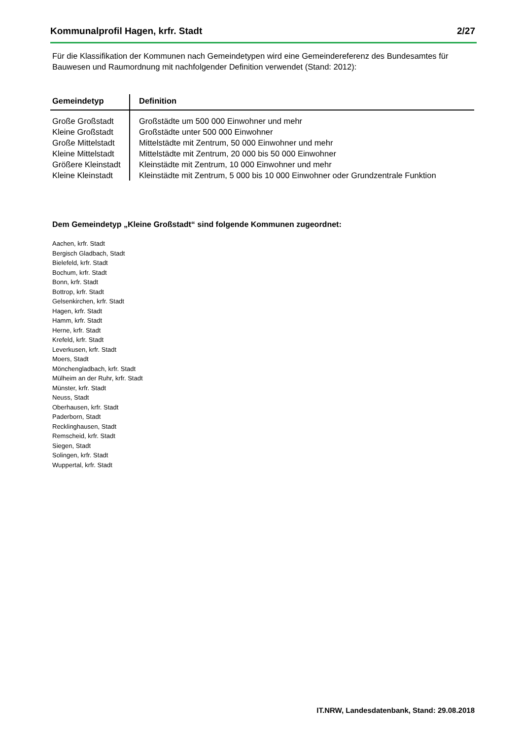Kommunalprofil Hagen, krfr. Stadt 2/27
Für die Klassifikation der Kommunen nach Gemeindetypen wird eine Gemeindereferenz des Bundesamtes für Bauwesen und Raumordnung mit nachfolgender Definition verwendet (Stand: 2012):
| Gemeindetyp | Definition |
| --- | --- |
| Große Großstadt | Großstädte um 500 000 Einwohner und mehr |
| Kleine Großstadt | Großstädte unter 500 000 Einwohner |
| Große Mittelstadt | Mittelstädte mit Zentrum, 50 000 Einwohner und mehr |
| Kleine Mittelstadt | Mittelstädte mit Zentrum, 20 000 bis 50 000 Einwohner |
| Größere Kleinstadt | Kleinstädte mit Zentrum, 10 000 Einwohner und mehr |
| Kleine Kleinstadt | Kleinstädte mit Zentrum, 5 000 bis 10 000 Einwohner oder Grundzentrale Funktion |
Dem Gemeindetyp „Kleine Großstadt“ sind folgende Kommunen zugeordnet:
Aachen, krfr. Stadt
Bergisch Gladbach, Stadt
Bielefeld, krfr. Stadt
Bochum, krfr. Stadt
Bonn, krfr. Stadt
Bottrop, krfr. Stadt
Gelsenkirchen, krfr. Stadt
Hagen, krfr. Stadt
Hamm, krfr. Stadt
Herne, krfr. Stadt
Krefeld, krfr. Stadt
Leverkusen, krfr. Stadt
Moers, Stadt
Mönchengladbach, krfr. Stadt
Mülheim an der Ruhr, krfr. Stadt
Münster, krfr. Stadt
Neuss, Stadt
Oberhausen, krfr. Stadt
Paderborn, Stadt
Recklinghausen, Stadt
Remscheid, krfr. Stadt
Siegen, Stadt
Solingen, krfr. Stadt
Wuppertal, krfr. Stadt
IT.NRW, Landesdatenbank, Stand: 29.08.2018